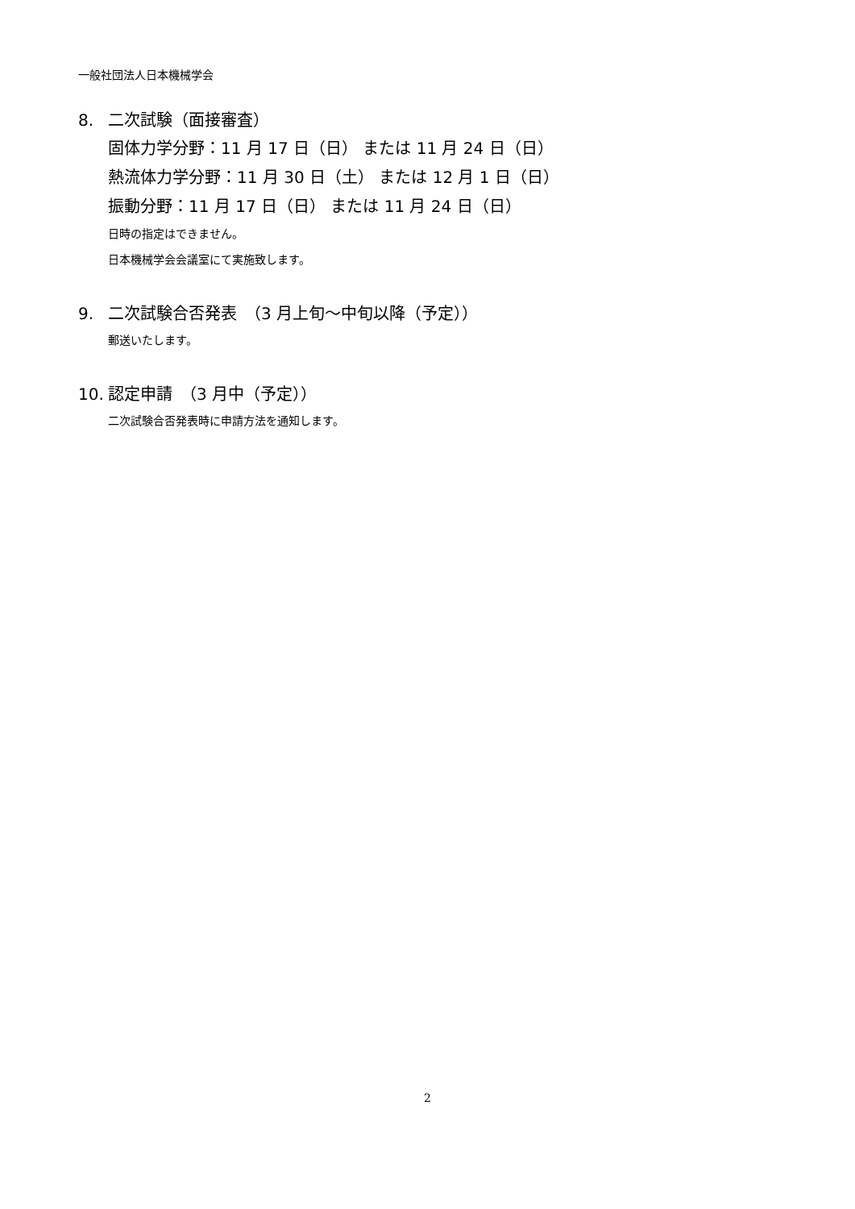一般社団法人日本機械学会
8. 二次試験（面接審査）
固体力学分野：11 月 17 日（日） または 11 月 24 日（日）
熱流体力学分野：11 月 30 日（土） または 12 月 1 日（日）
振動分野：11 月 17 日（日） または 11 月 24 日（日）
日時の指定はできません。
日本機械学会会議室にて実施致します。
9. 二次試験合否発表　（3 月上旬～中旬以降（予定））
郵送いたします。
10. 認定申請　（3 月中（予定））
二次試験合否発表時に申請方法を通知します。
2